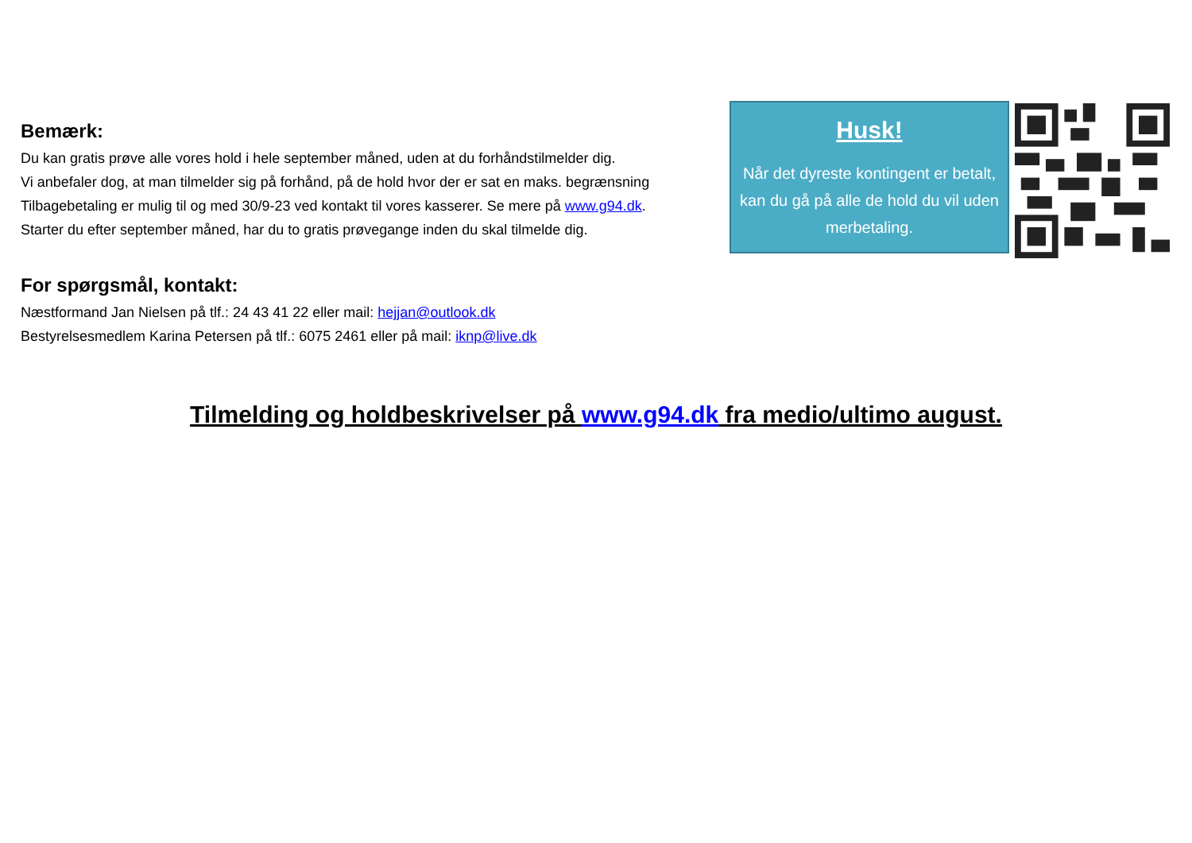Bemærk:
Du kan gratis prøve alle vores hold i hele september måned, uden at du forhåndstilmelder dig.
Vi anbefaler dog, at man tilmelder sig på forhånd, på de hold hvor der er sat en maks. begrænsning
Tilbagebetaling er mulig til og med 30/9-23 ved kontakt til vores kasserer. Se mere på www.g94.dk.
Starter du efter september måned, har du to gratis prøvegange inden du skal tilmelde dig.
For spørgsmål, kontakt:
Næstformand Jan Nielsen på tlf.: 24 43 41 22 eller mail: hejjan@outlook.dk
Bestyrelsesmedlem Karina Petersen på tlf.: 6075 2461 eller på mail: iknp@live.dk
Husk!
Når det dyreste kontingent er betalt, kan du gå på alle de hold du vil uden merbetaling.
Tilmelding og holdbeskrivelser på www.g94.dk fra medio/ultimo august.